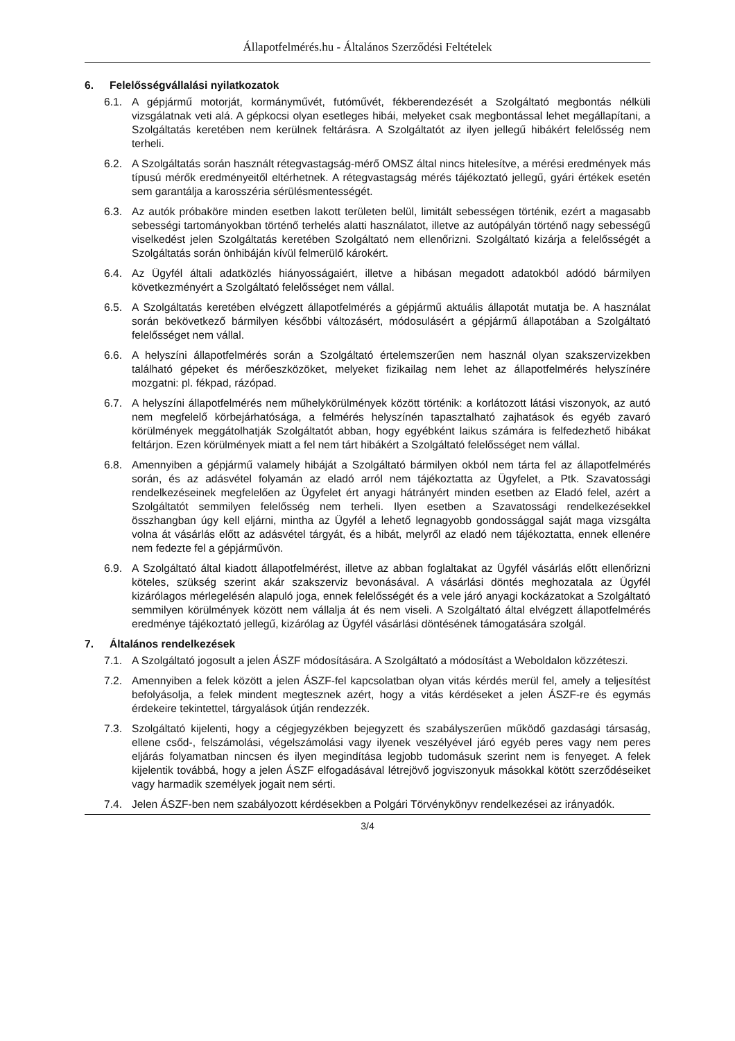Állapotfelmérés.hu - Általános Szerződési Feltételek
6. Felelősségvállalási nyilatkozatok
6.1. A gépjármű motorját, kormányművét, futóművét, fékberendezését a Szolgáltató megbontás nélküli vizsgálatnak veti alá. A gépkocsi olyan esetleges hibái, melyeket csak megbontással lehet megállapítani, a Szolgáltatás keretében nem kerülnek feltárásra. A Szolgáltatót az ilyen jellegű hibákért felelősség nem terheli.
6.2. A Szolgáltatás során használt rétegvastagság-mérő OMSZ által nincs hitelesítve, a mérési eredmények más típusú mérők eredményeitől eltérhetnek. A rétegvastagság mérés tájékoztató jellegű, gyári értékek esetén sem garantálja a karosszéria sérülésmentességét.
6.3. Az autók próbaköre minden esetben lakott területen belül, limitált sebességen történik, ezért a magasabb sebességi tartományokban történő terhelés alatti használatot, illetve az autópályán történő nagy sebességű viselkedést jelen Szolgáltatás keretében Szolgáltató nem ellenőrizni. Szolgáltató kizárja a felelősségét a Szolgáltatás során önhibáján kívül felmerülő károkért.
6.4. Az Ügyfél általi adatközlés hiányosságaiért, illetve a hibásan megadott adatokból adódó bármilyen következményért a Szolgáltató felelősséget nem vállal.
6.5. A Szolgáltatás keretében elvégzett állapotfelmérés a gépjármű aktuális állapotát mutatja be. A használat során bekövetkező bármilyen későbbi változásért, módosulásért a gépjármű állapotában a Szolgáltató felelősséget nem vállal.
6.6. A helyszíni állapotfelmérés során a Szolgáltató értelemszerűen nem használ olyan szakszervizekben található gépeket és mérőeszközöket, melyeket fizikailag nem lehet az állapotfelmérés helyszínére mozgatni: pl. fékpad, rázópad.
6.7. A helyszíni állapotfelmérés nem műhelykörülmények között történik: a korlátozott látási viszonyok, az autó nem megfelelő körbejárhatósága, a felmérés helyszínén tapasztalható zajhatások és egyéb zavaró körülmények meggátolhatják Szolgáltatót abban, hogy egyébként laikus számára is felfedezhető hibákat feltárjon. Ezen körülmények miatt a fel nem tárt hibákért a Szolgáltató felelősséget nem vállal.
6.8. Amennyiben a gépjármű valamely hibáját a Szolgáltató bármilyen okból nem tárta fel az állapotfelmérés során, és az adásvétel folyamán az eladó arról nem tájékoztatta az Ügyfelet, a Ptk. Szavatossági rendelkezéseinek megfelelően az Ügyfelet ért anyagi hátrányért minden esetben az Eladó felel, azért a Szolgáltatót semmilyen felelősség nem terheli. Ilyen esetben a Szavatossági rendelkezésekkel összhangban úgy kell eljárni, mintha az Ügyfél a lehető legnagyobb gondossággal saját maga vizsgálta volna át vásárlás előtt az adásvétel tárgyát, és a hibát, melyről az eladó nem tájékoztatta, ennek ellenére nem fedezte fel a gépjárművön.
6.9. A Szolgáltató által kiadott állapotfelmérést, illetve az abban foglaltakat az Ügyfél vásárlás előtt ellenőrizni köteles, szükség szerint akár szakszerviz bevonásával. A vásárlási döntés meghozatala az Ügyfél kizárólagos mérlegelésén alapuló joga, ennek felelősségét és a vele járó anyagi kockázatokat a Szolgáltató semmilyen körülmények között nem vállalja át és nem viseli. A Szolgáltató által elvégzett állapotfelmérés eredménye tájékoztató jellegű, kizárólag az Ügyfél vásárlási döntésének támogatására szolgál.
7. Általános rendelkezések
7.1. A Szolgáltató jogosult a jelen ÁSZF módosítására. A Szolgáltató a módosítást a Weboldalon közzéteszi.
7.2. Amennyiben a felek között a jelen ÁSZF-fel kapcsolatban olyan vitás kérdés merül fel, amely a teljesítést befolyásolja, a felek mindent megtesznek azért, hogy a vitás kérdéseket a jelen ÁSZF-re és egymás érdekeire tekintettel, tárgyalások útján rendezzék.
7.3. Szolgáltató kijelenti, hogy a cégjegyzékben bejegyzett és szabályszerűen működő gazdasági társaság, ellene csőd-, felszámolási, végelszámolási vagy ilyenek veszélyével járó egyéb peres vagy nem peres eljárás folyamatban nincsen és ilyen megindítása legjobb tudomásuk szerint nem is fenyeget. A felek kijelentik továbbá, hogy a jelen ÁSZF elfogadásával létrejövő jogviszonyuk másokkal kötött szerződéseiket vagy harmadik személyek jogait nem sérti.
7.4. Jelen ÁSZF-ben nem szabályozott kérdésekben a Polgári Törvénykönyv rendelkezései az irányadók.
3/4